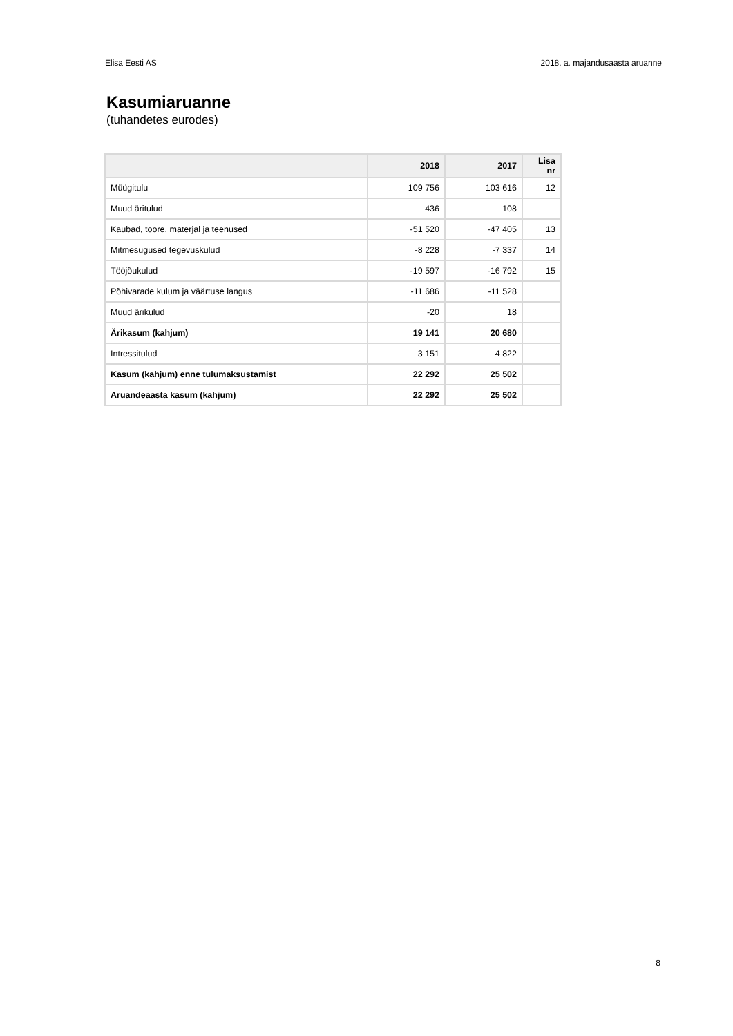Elisa Eesti AS 2018. a. majandusaasta aruanne
Kasumiaruanne
(tuhandetes eurodes)
| | 2018 | 2017 | Lisa nr |
| --- | --- | --- | --- |
| Müügitulu | 109 756 | 103 616 | 12 |
| Muud äritulud | 436 | 108 | |
| Kaubad, toore, materjal ja teenused | -51 520 | -47 405 | 13 |
| Mitmesugused tegevuskulud | -8 228 | -7 337 | 14 |
| Tööjõukulud | -19 597 | -16 792 | 15 |
| Põhivarade kulum ja väärtuse langus | -11 686 | -11 528 | |
| Muud ärikulud | -20 | 18 | |
| Ärikasum (kahjum) | 19 141 | 20 680 | |
| Intressitulud | 3 151 | 4 822 | |
| Kasum (kahjum) enne tulumaksustamist | 22 292 | 25 502 | |
| Aruandeaasta kasum (kahjum) | 22 292 | 25 502 | |
8